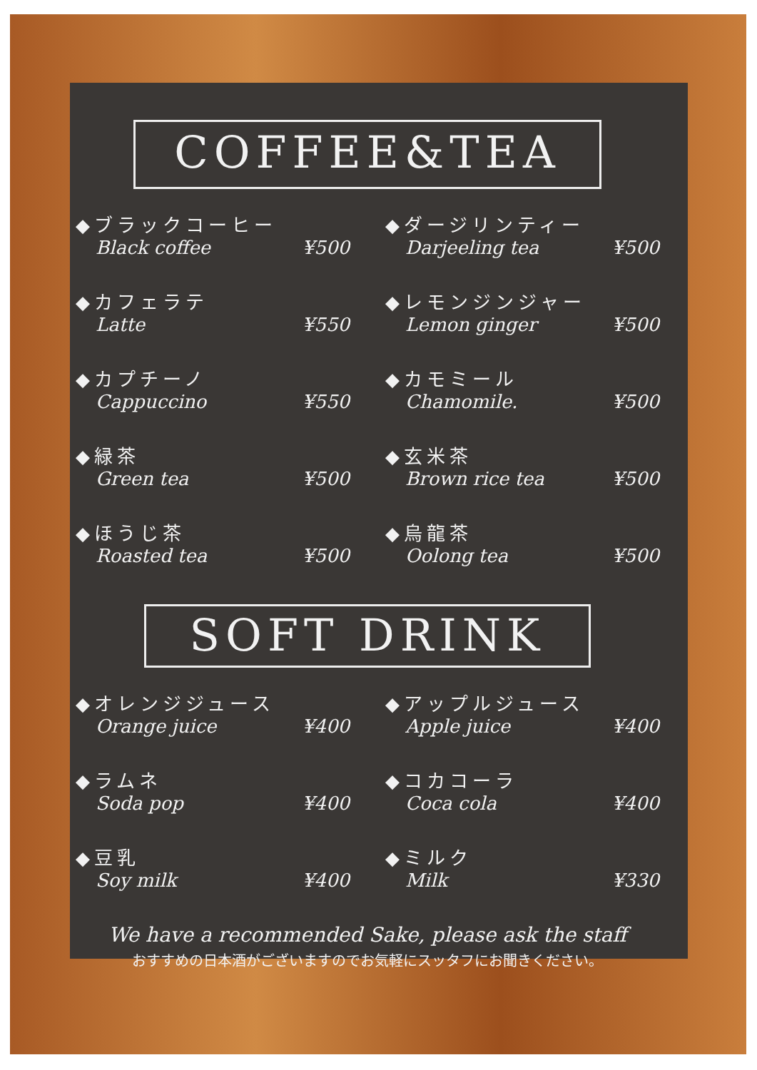COFFEE&TEA
◆ブラックコーヒー
Black coffee ¥500
◆ダージリンティー
Darjeeling tea ¥500
◆カフェラテ
Latte ¥550
◆レモンジンジャー
Lemon ginger ¥500
◆カプチーノ
Cappuccino ¥550
◆カモミール
Chamomile. ¥500
◆緑茶
Green tea ¥500
◆玄米茶
Brown rice tea ¥500
◆ほうじ茶
Roasted tea ¥500
◆烏龍茶
Oolong tea ¥500
SOFT DRINK
◆オレンジジュース
Orange juice ¥400
◆アップルジュース
Apple juice ¥400
◆ラムネ
Soda pop ¥400
◆コカコーラ
Coca cola ¥400
◆豆乳
Soy milk ¥400
◆ミルク
Milk ¥330
We have a recommended Sake, please ask the staff
おすすめの日本酒がございますのでお気軽にスッタフにお聞きください。